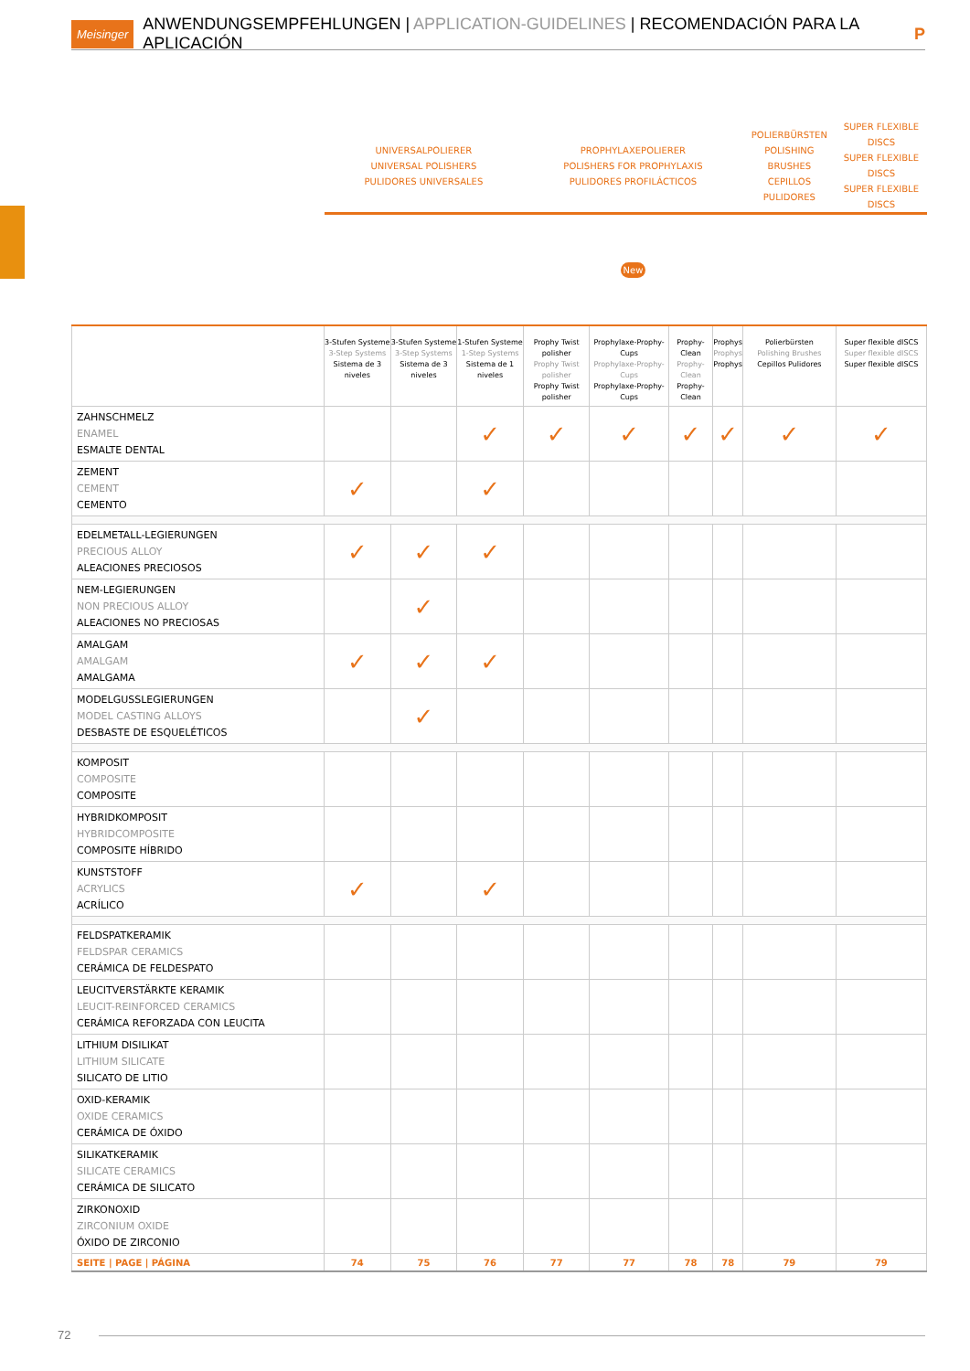Meisinger ANWENDUNGSEMPFEHLUNGEN | APPLICATION-GUIDELINES | RECOMENDACIÓN PARA LA APLICACIÓN P
| | UNIVERSALPOLIERER UNIVERSAL POLISHERS PULIDORES UNIVERSALES | | | PROPHYLAXEPOLIERER POLISHERS FOR PROPHYLAXIS PULIDORES PROFILÁCTICOS | | | | POLIERBÜRSTEN POLISHING BRUSHES CEPILLOS PULIDORES | SUPER FLEXIBLE DISCS SUPER FLEXIBLE DISCS SUPER FLEXIBLE DISCS |
| --- | --- | --- | --- | --- | --- | --- | --- | --- | --- |
| | | | | New | | | | | |
| | 3-Stufen Systeme 3-Step Systems Sistema de 3 niveles | 3-Stufen Systeme 3-Step Systems Sistema de 3 niveles | 1-Stufen Systeme 1-Step Systems Sistema de 1 niveles | Prophy Twist polisher Prophy Twist polisher Prophy Twist polisher | Prophylaxe-Prophy-Cups Prophylaxe-Prophy-Cups Prophylaxe-Prophy-Cups | Prophy-Clean Prophy-Clean Prophy-Clean | Prophys Prophys Prophys | Polierbürsten Polishing Brushes Cepillos Pulidores | Super flexible dISCS Super flexible dISCS Super flexible dISCS |
| ZAHNSCHMELZ ENAMEL ESMALTE DENTAL | | | ✓ | ✓ | ✓ | ✓ | ✓ | ✓ | ✓ |
| ZEMENT CEMENT CEMENTO | ✓ | | ✓ | | | | | | |
| EDELMETALL-LEGIERUNGEN PRECIOUS ALLOY ALEACIONES PRECIOSOS | ✓ | ✓ | ✓ | | | | | | |
| NEM-LEGIERUNGEN NON PRECIOUS ALLOY ALEACIONES NO PRECIOSAS | | ✓ | | | | | | | |
| AMALGAM AMALGAM AMALGAMA | ✓ | ✓ | ✓ | | | | | | |
| MODELGUSSLEGIERUNGEN MODEL CASTING ALLOYS DESBASTE DE ESQUELÉTICOS | | ✓ | | | | | | | |
| KOMPOSIT COMPOSITE COMPOSITE | | | | | | | | | |
| HYBRIDKOMPOSIT HYBRIDCOMPOSITE COMPOSITE HÍBRIDO | | | | | | | | | |
| KUNSTSTOFF ACRYLICS ACRÍLICO | ✓ | | ✓ | | | | | | |
| FELDSPATKERAMIK FELDSPAR CERAMICS CERÁMICA DE FELDESPATO | | | | | | | | | |
| LEUCITVERSTÄRKTE KERAMIK LEUCIT-REINFORCED CERAMICS CERÁMICA REFORZADA CON LEUCITA | | | | | | | | | |
| LITHIUM DISILIKAT LITHIUM SILICATE SILICATO DE LITIO | | | | | | | | | |
| OXID-KERAMIK OXIDE CERAMICS CERÁMICA DE ÓXIDO | | | | | | | | | |
| SILIKATKERAMIK SILICATE CERAMICS CERÁMICA DE SILICATO | | | | | | | | | |
| ZIRKONOXID ZIRCONIUM OXIDE ÓXIDO DE ZIRCONIO | | | | | | | | | |
| SEITE / PAGE / PÁGINA | 74 | 75 | 76 | 77 | 77 | 78 | 78 | 79 | 79 |
72